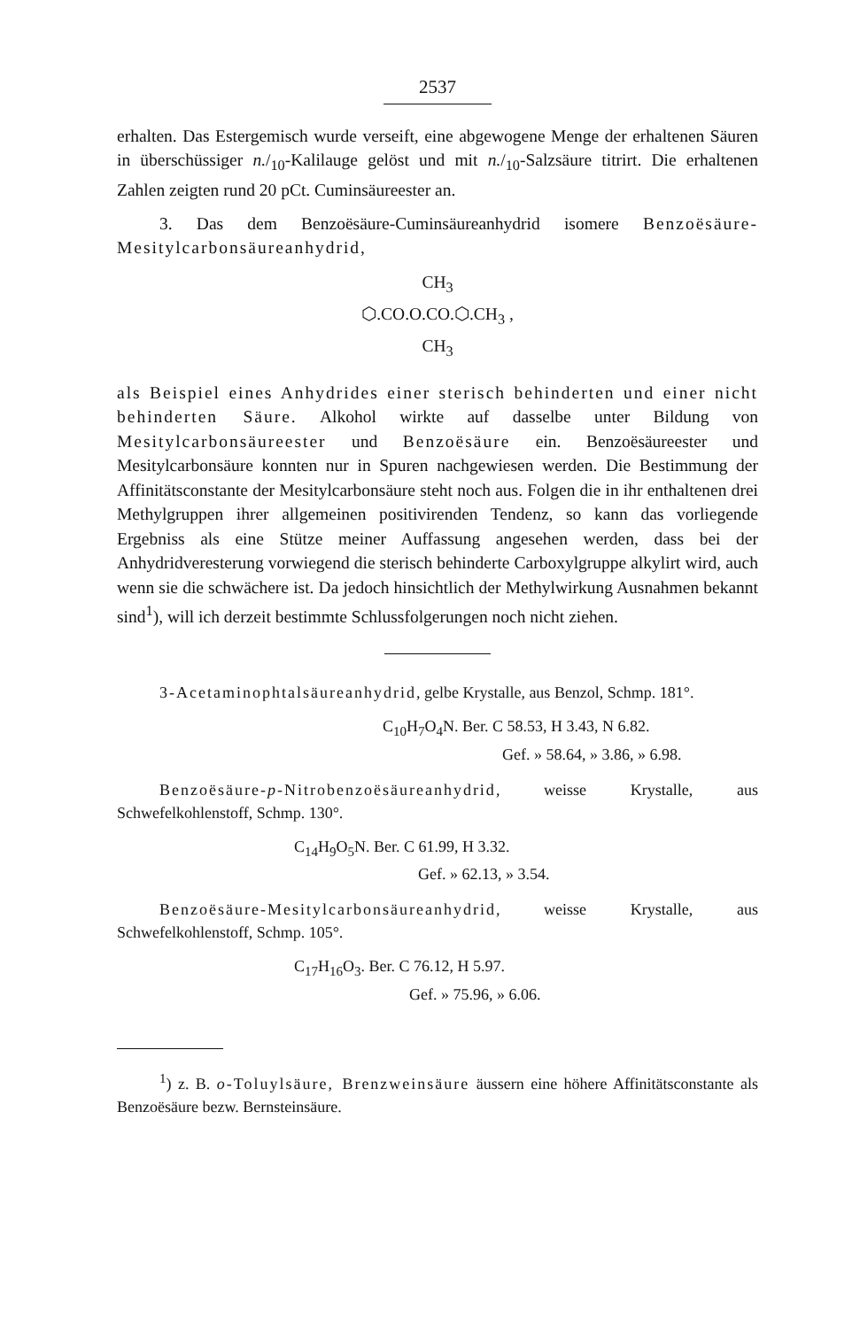2537
erhalten. Das Estergemisch wurde verseift, eine abgewogene Menge der erhaltenen Säuren in überschüssiger n./<sub>10</sub>-Kalilauge gelöst und mit n./<sub>10</sub>-Salzsäure titrirt. Die erhaltenen Zahlen zeigten rund 20 pCt. Cuminsäureester an.
3. Das dem Benzoësäure-Cuminsäureanhydrid isomere Benzoësäure-Mesitylcarbonsäureanhydrid,
CH<sub>3</sub>
⬡.CO.O.CO.⬡.CH<sub>3</sub> ,
CH<sub>3</sub>
als Beispiel eines Anhydrides einer sterisch behinderten und einer nicht behinderten Säure. Alkohol wirkte auf dasselbe unter Bildung von Mesitylcarbonsäureester und Benzoësäure ein. Benzoësäureester und Mesitylcarbonsäure konnten nur in Spuren nachgewiesen werden. Die Bestimmung der Affinitätsconstante der Mesitylcarbonsäure steht noch aus. Folgen die in ihr enthaltenen drei Methylgruppen ihrer allgemeinen positivirenden Tendenz, so kann das vorliegende Ergebniss als eine Stütze meiner Auffassung angesehen werden, dass bei der Anhydridveresterung vorwiegend die sterisch behinderte Carboxylgruppe alkylirt wird, auch wenn sie die schwächere ist. Da jedoch hinsichtlich der Methylwirkung Ausnahmen bekannt sind<sup>1</sup>), will ich derzeit bestimmte Schlussfolgerungen noch nicht ziehen.
3-Acetaminophtalsäureanhydrid, gelbe Krystalle, aus Benzol, Schmp. 181°.
C<sub>10</sub>H<sub>7</sub>O<sub>4</sub>N. Ber. C 58.53, H 3.43, N 6.82.
Gef. » 58.64, » 3.86, » 6.98.
Benzoësäure-p-Nitrobenzoësäureanhydrid, weisse Krystalle, aus Schwefelkohlenstoff, Schmp. 130°.
C<sub>14</sub>H<sub>9</sub>O<sub>5</sub>N. Ber. C 61.99, H 3.32.
Gef. » 62.13, » 3.54.
Benzoësäure-Mesitylcarbonsäureanhydrid, weisse Krystalle, aus Schwefelkohlenstoff, Schmp. 105°.
C<sub>17</sub>H<sub>16</sub>O<sub>3</sub>. Ber. C 76.12, H 5.97.
Gef. » 75.96, » 6.06.
<sup>1</sup>) z. B. o-Toluylsäure, Brenzweinsäure äussern eine höhere Affinitätsconstante als Benzoësäure bezw. Bernsteinsäure.